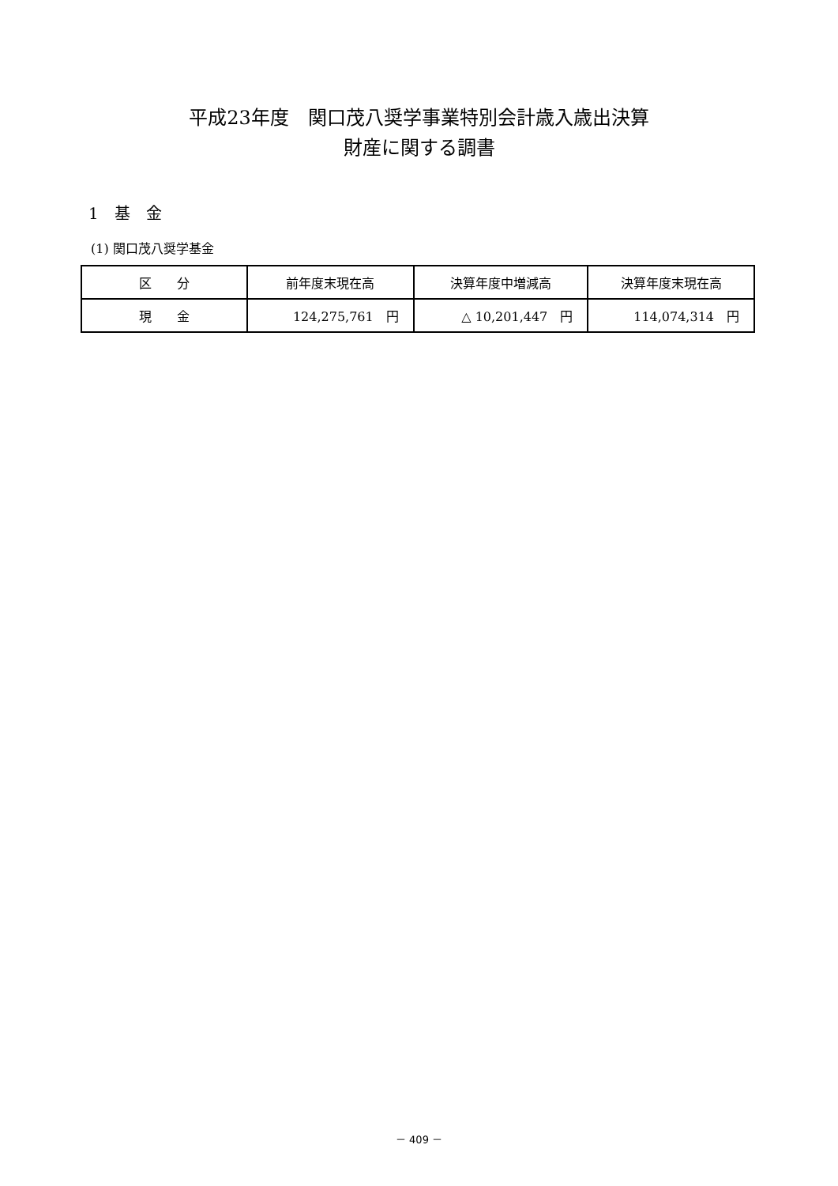平成23年度　関口茂八奨学事業特別会計歳入歳出決算
財産に関する調書
1　基　金
(1) 関口茂八奨学基金
| 区 分 | 前年度末現在高 | 決算年度中増減高 | 決算年度末現在高 |
| --- | --- | --- | --- |
| 現 金 | 124,275,761 円 | △ 10,201,447 円 | 114,074,314 円 |
－ 409 －